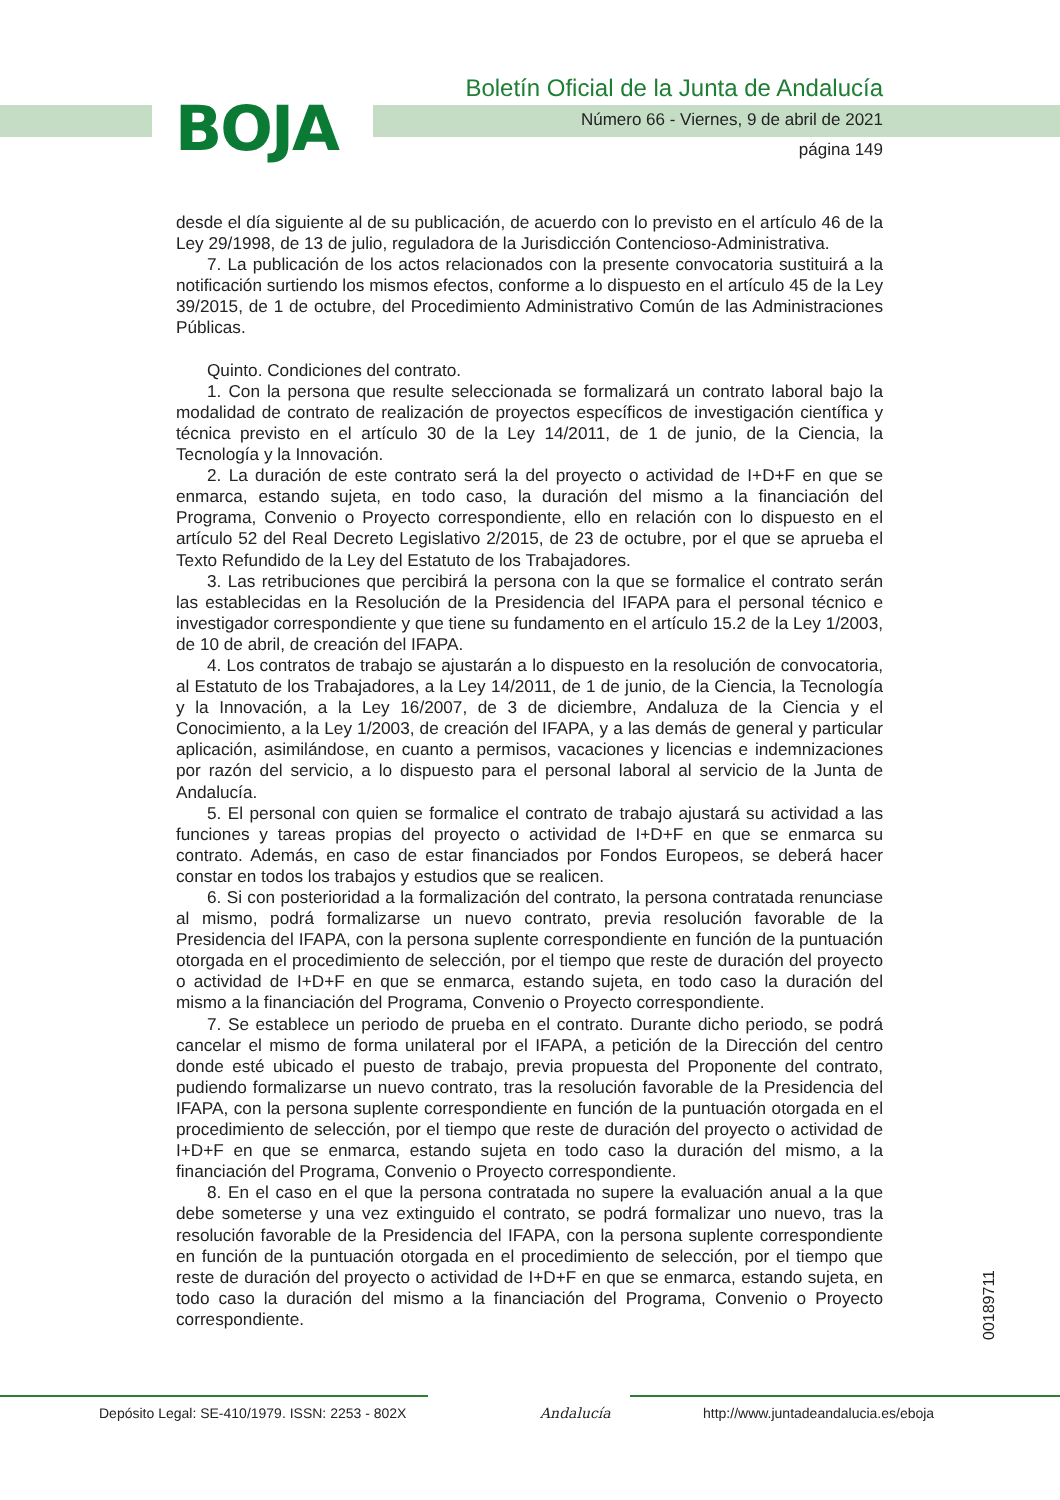BOJA
Boletín Oficial de la Junta de Andalucía
Número 66 - Viernes, 9 de abril de 2021
página 149
desde el día siguiente al de su publicación, de acuerdo con lo previsto en el artículo 46 de la Ley 29/1998, de 13 de julio, reguladora de la Jurisdicción Contencioso-Administrativa.
7. La publicación de los actos relacionados con la presente convocatoria sustituirá a la notificación surtiendo los mismos efectos, conforme a lo dispuesto en el artículo 45 de la Ley 39/2015, de 1 de octubre, del Procedimiento Administrativo Común de las Administraciones Públicas.
Quinto. Condiciones del contrato.
1. Con la persona que resulte seleccionada se formalizará un contrato laboral bajo la modalidad de contrato de realización de proyectos específicos de investigación científica y técnica previsto en el artículo 30 de la Ley 14/2011, de 1 de junio, de la Ciencia, la Tecnología y la Innovación.
2. La duración de este contrato será la del proyecto o actividad de I+D+F en que se enmarca, estando sujeta, en todo caso, la duración del mismo a la financiación del Programa, Convenio o Proyecto correspondiente, ello en relación con lo dispuesto en el artículo 52 del Real Decreto Legislativo 2/2015, de 23 de octubre, por el que se aprueba el Texto Refundido de la Ley del Estatuto de los Trabajadores.
3. Las retribuciones que percibirá la persona con la que se formalice el contrato serán las establecidas en la Resolución de la Presidencia del IFAPA para el personal técnico e investigador correspondiente y que tiene su fundamento en el artículo 15.2 de la Ley 1/2003, de 10 de abril, de creación del IFAPA.
4. Los contratos de trabajo se ajustarán a lo dispuesto en la resolución de convocatoria, al Estatuto de los Trabajadores, a la Ley 14/2011, de 1 de junio, de la Ciencia, la Tecnología y la Innovación, a la Ley 16/2007, de 3 de diciembre, Andaluza de la Ciencia y el Conocimiento, a la Ley 1/2003, de creación del IFAPA, y a las demás de general y particular aplicación, asimilándose, en cuanto a permisos, vacaciones y licencias e indemnizaciones por razón del servicio, a lo dispuesto para el personal laboral al servicio de la Junta de Andalucía.
5. El personal con quien se formalice el contrato de trabajo ajustará su actividad a las funciones y tareas propias del proyecto o actividad de I+D+F en que se enmarca su contrato. Además, en caso de estar financiados por Fondos Europeos, se deberá hacer constar en todos los trabajos y estudios que se realicen.
6. Si con posterioridad a la formalización del contrato, la persona contratada renunciase al mismo, podrá formalizarse un nuevo contrato, previa resolución favorable de la Presidencia del IFAPA, con la persona suplente correspondiente en función de la puntuación otorgada en el procedimiento de selección, por el tiempo que reste de duración del proyecto o actividad de I+D+F en que se enmarca, estando sujeta, en todo caso la duración del mismo a la financiación del Programa, Convenio o Proyecto correspondiente.
7. Se establece un periodo de prueba en el contrato. Durante dicho periodo, se podrá cancelar el mismo de forma unilateral por el IFAPA, a petición de la Dirección del centro donde esté ubicado el puesto de trabajo, previa propuesta del Proponente del contrato, pudiendo formalizarse un nuevo contrato, tras la resolución favorable de la Presidencia del IFAPA, con la persona suplente correspondiente en función de la puntuación otorgada en el procedimiento de selección, por el tiempo que reste de duración del proyecto o actividad de I+D+F en que se enmarca, estando sujeta en todo caso la duración del mismo, a la financiación del Programa, Convenio o Proyecto correspondiente.
8. En el caso en el que la persona contratada no supere la evaluación anual a la que debe someterse y una vez extinguido el contrato, se podrá formalizar uno nuevo, tras la resolución favorable de la Presidencia del IFAPA, con la persona suplente correspondiente en función de la puntuación otorgada en el procedimiento de selección, por el tiempo que reste de duración del proyecto o actividad de I+D+F en que se enmarca, estando sujeta, en todo caso la duración del mismo a la financiación del Programa, Convenio o Proyecto correspondiente.
00189711
Depósito Legal: SE-410/1979. ISSN: 2253 - 802X Andalucía http://www.juntadeandalucia.es/eboja